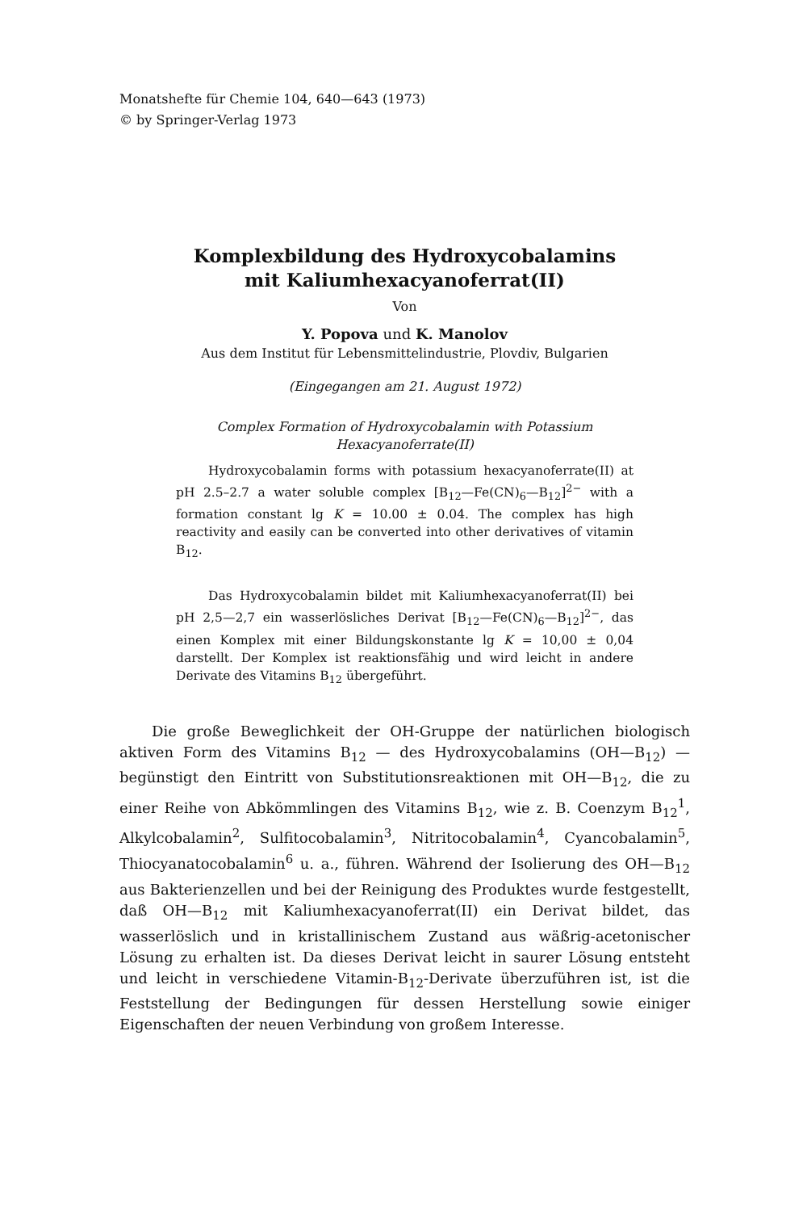Monatshefte für Chemie 104, 640—643 (1973)
© by Springer-Verlag 1973
Komplexbildung des Hydroxycobalamins
mit Kaliumhexacyanoferrat(II)
Von
Y. Popova und K. Manolov
Aus dem Institut für Lebensmittelindustrie, Plovdiv, Bulgarien
(Eingegangen am 21. August 1972)
Complex Formation of Hydroxycobalamin with Potassium Hexacyanoferrate(II)
Hydroxycobalamin forms with potassium hexacyanoferrate(II) at pH 2.5–2.7 a water soluble complex [B<sub>12</sub>—Fe(CN)<sub>6</sub>—B<sub>12</sub>]<sup>2−</sup> with a formation constant lg K = 10.00 ± 0.04. The complex has high reactivity and easily can be converted into other derivatives of vitamin B<sub>12</sub>.
Das Hydroxycobalamin bildet mit Kaliumhexacyanoferrat(II) bei pH 2,5—2,7 ein wasserlösliches Derivat [B<sub>12</sub>—Fe(CN)<sub>6</sub>—B<sub>12</sub>]<sup>2−</sup>, das einen Komplex mit einer Bildungskonstante lg K = 10,00 ± 0,04 darstellt. Der Komplex ist reaktionsfähig und wird leicht in andere Derivate des Vitamins B<sub>12</sub> übergeführt.
Die große Beweglichkeit der OH-Gruppe der natürlichen biologisch aktiven Form des Vitamins B<sub>12</sub> — des Hydroxycobalamins (OH—B<sub>12</sub>) — begünstigt den Eintritt von Substitutionsreaktionen mit OH—B<sub>12</sub>, die zu einer Reihe von Abkömmlingen des Vitamins B<sub>12</sub>, wie z. B. Coenzym B<sub>12</sub><sup>1</sup>, Alkylcobalamin<sup>2</sup>, Sulfitocobalamin<sup>3</sup>, Nitritocobalamin<sup>4</sup>, Cyancobalamin<sup>5</sup>, Thiocyanatocobalamin<sup>6</sup> u. a., führen. Während der Isolierung des OH—B<sub>12</sub> aus Bakterienzellen und bei der Reinigung des Produktes wurde festgestellt, daß OH—B<sub>12</sub> mit Kaliumhexacyanoferrat(II) ein Derivat bildet, das wasserlöslich und in kristallinischem Zustand aus wäßrig-acetonischer Lösung zu erhalten ist. Da dieses Derivat leicht in saurer Lösung entsteht und leicht in verschiedene Vitamin-B<sub>12</sub>-Derivate überzuführen ist, ist die Feststellung der Bedingungen für dessen Herstellung sowie einiger Eigenschaften der neuen Verbindung von großem Interesse.